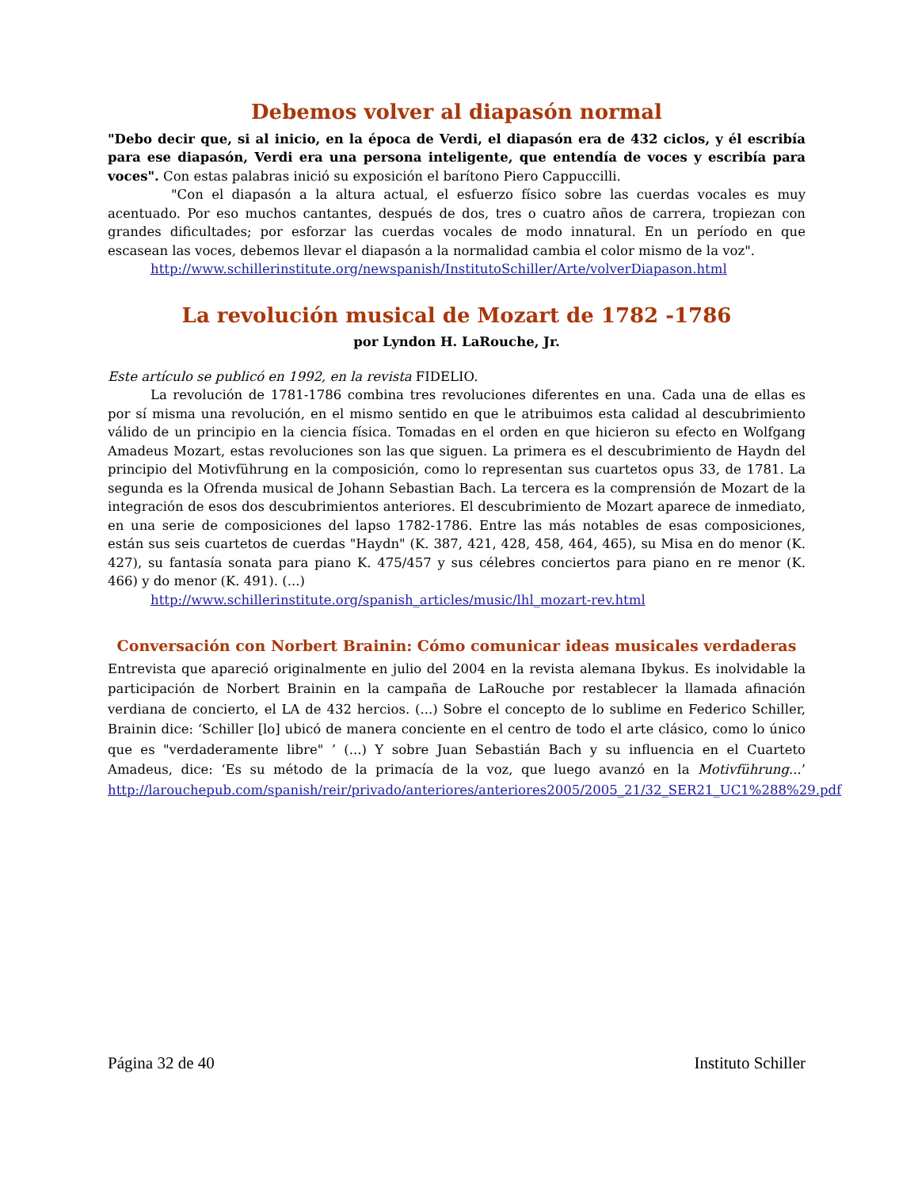Debemos volver al diapasón normal
"Debo decir que, si al inicio, en la época de Verdi, el diapasón era de 432 ciclos, y él escribía para ese diapasón, Verdi era una persona inteligente, que entendía de voces y escribía para voces". Con estas palabras inició su exposición el barítono Piero Cappuccilli.
"Con el diapasón a la altura actual, el esfuerzo físico sobre las cuerdas vocales es muy acentuado. Por eso muchos cantantes, después de dos, tres o cuatro años de carrera, tropiezan con grandes dificultades; por esforzar las cuerdas vocales de modo innatural. En un período en que escasean las voces, debemos llevar el diapasón a la normalidad cambia el color mismo de la voz".
http://www.schillerinstitute.org/newspanish/InstitutoSchiller/Arte/volverDiapason.html
La revolución musical de Mozart de 1782 -1786
por Lyndon H. LaRouche, Jr.
Este artículo se publicó en 1992, en la revista FIDELIO.
La revolución de 1781-1786 combina tres revoluciones diferentes en una. Cada una de ellas es por sí misma una revolución, en el mismo sentido en que le atribuimos esta calidad al descubrimiento válido de un principio en la ciencia física. Tomadas en el orden en que hicieron su efecto en Wolfgang Amadeus Mozart, estas revoluciones son las que siguen. La primera es el descubrimiento de Haydn del principio del Motivführung en la composición, como lo representan sus cuartetos opus 33, de 1781. La segunda es la Ofrenda musical de Johann Sebastian Bach. La tercera es la comprensión de Mozart de la integración de esos dos descubrimientos anteriores. El descubrimiento de Mozart aparece de inmediato, en una serie de composiciones del lapso 1782-1786. Entre las más notables de esas composiciones, están sus seis cuartetos de cuerdas "Haydn" (K. 387, 421, 428, 458, 464, 465), su Misa en do menor (K. 427), su fantasía sonata para piano K. 475/457 y sus célebres conciertos para piano en re menor (K. 466) y do menor (K. 491). (...)
http://www.schillerinstitute.org/spanish_articles/music/lhl_mozart-rev.html
Conversación con Norbert Brainin: Cómo comunicar ideas musicales verdaderas
Entrevista que apareció originalmente en julio del 2004 en la revista alemana Ibykus. Es inolvidable la participación de Norbert Brainin en la campaña de LaRouche por restablecer la llamada afinación verdiana de concierto, el LA de 432 hercios. (...) Sobre el concepto de lo sublime en Federico Schiller, Brainin dice: ‘Schiller [lo] ubicó de manera conciente en el centro de todo el arte clásico, como lo único que es "verdaderamente libre" ’ (...) Y sobre Juan Sebastián Bach y su influencia en el Cuarteto Amadeus, dice: ‘Es su método de la primacía de la voz, que luego avanzó en la Motivführung...’ http://larouchepub.com/spanish/reir/privado/anteriores/anteriores2005/2005_21/32_SER21_UC1%288%29.pdf
Página 32 de 40 Instituto Schiller